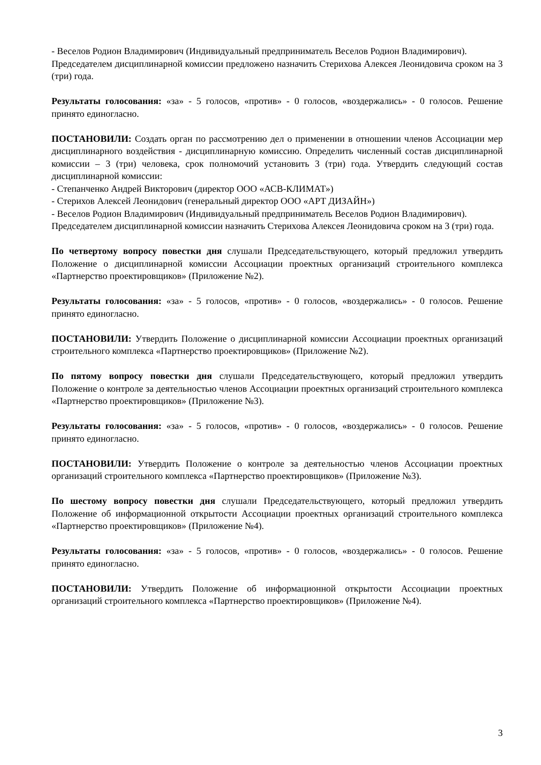- Веселов Родион Владимирович (Индивидуальный предприниматель Веселов Родион Владимирович).
Председателем дисциплинарной комиссии предложено назначить Стерихова Алексея Леонидовича сроком на 3 (три) года.
Результаты голосования: «за» - 5 голосов, «против» - 0 голосов, «воздержались» - 0 голосов. Решение принято единогласно.
ПОСТАНОВИЛИ: Создать орган по рассмотрению дел о применении в отношении членов Ассоциации мер дисциплинарного воздействия - дисциплинарную комиссию. Определить численный состав дисциплинарной комиссии – 3 (три) человека, срок полномочий установить 3 (три) года. Утвердить следующий состав дисциплинарной комиссии:
- Степанченко Андрей Викторович (директор ООО «АСВ-КЛИМАТ»)
- Стерихов Алексей Леонидович (генеральный директор ООО «АРТ ДИЗАЙН»)
- Веселов Родион Владимирович (Индивидуальный предприниматель Веселов Родион Владимирович).
Председателем дисциплинарной комиссии назначить Стерихова Алексея Леонидовича сроком на 3 (три) года.
По четвертому вопросу повестки дня слушали Председательствующего, который предложил утвердить Положение о дисциплинарной комиссии Ассоциации проектных организаций строительного комплекса «Партнерство проектировщиков» (Приложение №2).
Результаты голосования: «за» - 5 голосов, «против» - 0 голосов, «воздержались» - 0 голосов. Решение принято единогласно.
ПОСТАНОВИЛИ: Утвердить Положение о дисциплинарной комиссии Ассоциации проектных организаций строительного комплекса «Партнерство проектировщиков» (Приложение №2).
По пятому вопросу повестки дня слушали Председательствующего, который предложил утвердить Положение о контроле за деятельностью членов Ассоциации проектных организаций строительного комплекса «Партнерство проектировщиков» (Приложение №3).
Результаты голосования: «за» - 5 голосов, «против» - 0 голосов, «воздержались» - 0 голосов. Решение принято единогласно.
ПОСТАНОВИЛИ: Утвердить Положение о контроле за деятельностью членов Ассоциации проектных организаций строительного комплекса «Партнерство проектировщиков» (Приложение №3).
По шестому вопросу повестки дня слушали Председательствующего, который предложил утвердить Положение об информационной открытости Ассоциации проектных организаций строительного комплекса «Партнерство проектировщиков» (Приложение №4).
Результаты голосования: «за» - 5 голосов, «против» - 0 голосов, «воздержались» - 0 голосов. Решение принято единогласно.
ПОСТАНОВИЛИ: Утвердить Положение об информационной открытости Ассоциации проектных организаций строительного комплекса «Партнерство проектировщиков» (Приложение №4).
3